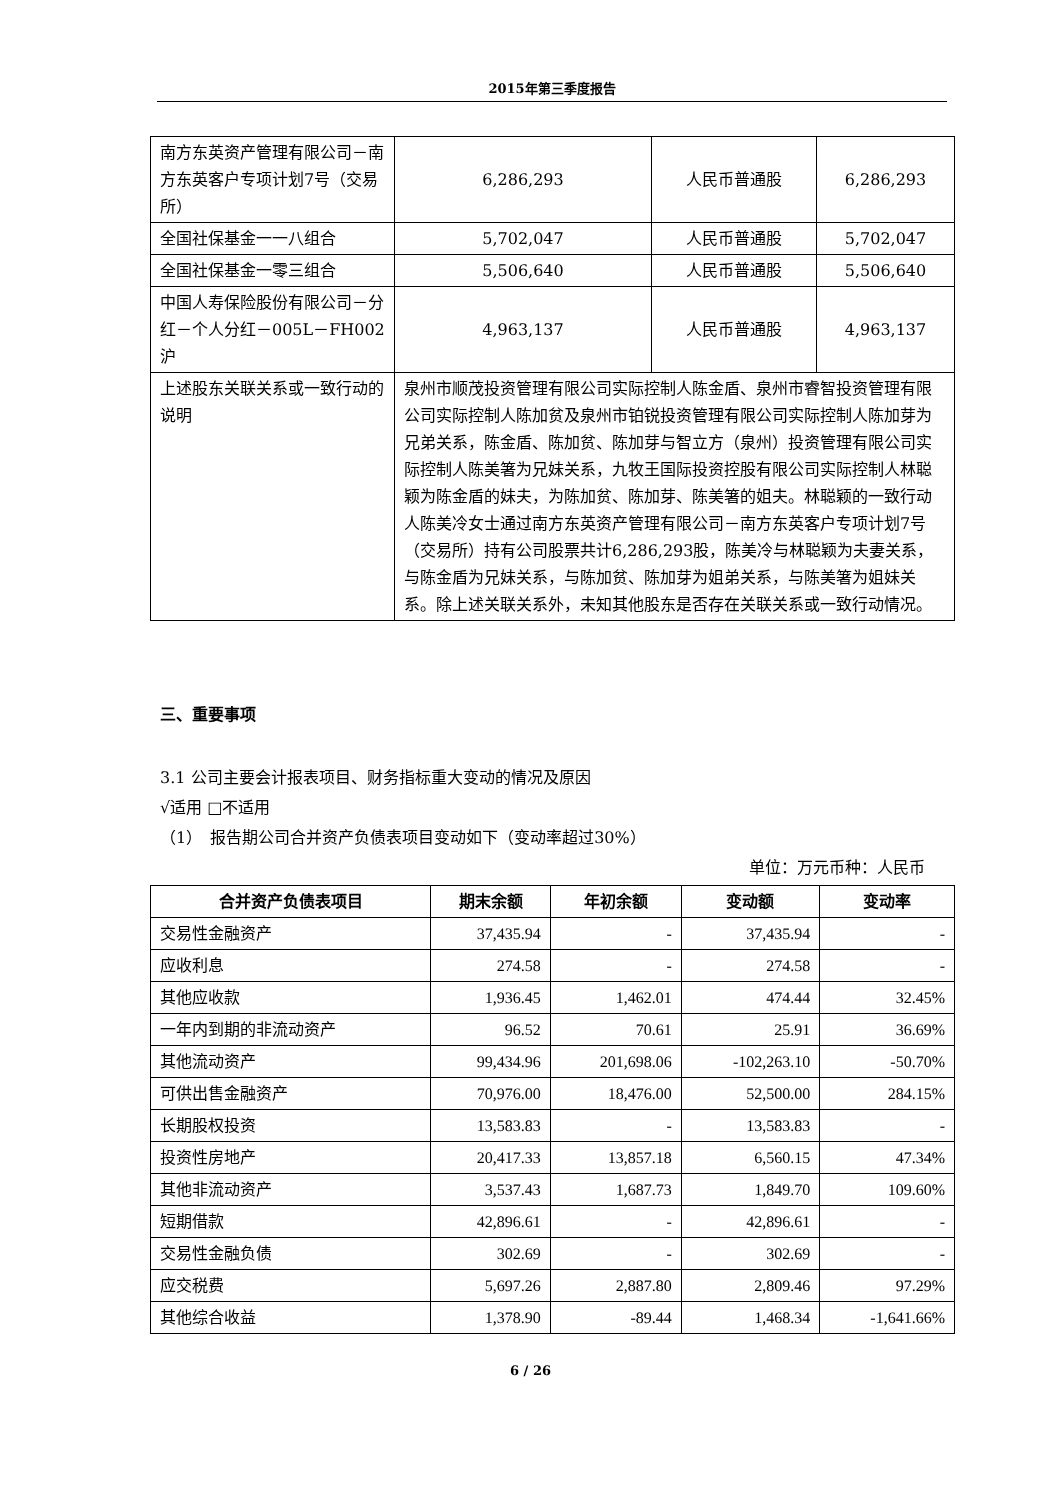2015年第三季度报告
| 南方东英资产管理有限公司－南方东英客户专项计划7号（交易所） | 6,286,293 | 人民币普通股 | 6,286,293 |
| 全国社保基金一一八组合 | 5,702,047 | 人民币普通股 | 5,702,047 |
| 全国社保基金一零三组合 | 5,506,640 | 人民币普通股 | 5,506,640 |
| 中国人寿保险股份有限公司－分红－个人分红－005L－FH002沪 | 4,963,137 | 人民币普通股 | 4,963,137 |
| 上述股东关联关系或一致行动的说明 | 泉州市顺茂投资管理有限公司实际控制人陈金盾、泉州市睿智投资管理有限公司实际控制人陈加贫及泉州市铂锐投资管理有限公司实际控制人陈加芽为兄弟关系，陈金盾、陈加贫、陈加芽与智立方（泉州）投资管理有限公司实际控制人陈美箸为兄妹关系，九牧王国际投资控股有限公司实际控制人林聪颖为陈金盾的妹夫，为陈加贫、陈加芽、陈美箸的姐夫。林聪颖的一致行动人陈美冷女士通过南方东英资产管理有限公司－南方东英客户专项计划7号（交易所）持有公司股票共计6,286,293股，陈美冷与林聪颖为夫妻关系，与陈金盾为兄妹关系，与陈加贫、陈加芽为姐弟关系，与陈美箸为姐妹关系。除上述关联关系外，未知其他股东是否存在关联关系或一致行动情况。 | | |
三、重要事项
3.1 公司主要会计报表项目、财务指标重大变动的情况及原因
√适用 □不适用
（1）　报告期公司合并资产负债表项目变动如下（变动率超过30%）
单位：万元币种：人民币
| 合并资产负债表项目 | 期末余额 | 年初余额 | 变动额 | 变动率 |
| --- | --- | --- | --- | --- |
| 交易性金融资产 | 37,435.94 | - | 37,435.94 | - |
| 应收利息 | 274.58 | - | 274.58 | - |
| 其他应收款 | 1,936.45 | 1,462.01 | 474.44 | 32.45% |
| 一年内到期的非流动资产 | 96.52 | 70.61 | 25.91 | 36.69% |
| 其他流动资产 | 99,434.96 | 201,698.06 | -102,263.10 | -50.70% |
| 可供出售金融资产 | 70,976.00 | 18,476.00 | 52,500.00 | 284.15% |
| 长期股权投资 | 13,583.83 | - | 13,583.83 | - |
| 投资性房地产 | 20,417.33 | 13,857.18 | 6,560.15 | 47.34% |
| 其他非流动资产 | 3,537.43 | 1,687.73 | 1,849.70 | 109.60% |
| 短期借款 | 42,896.61 | - | 42,896.61 | - |
| 交易性金融负债 | 302.69 | - | 302.69 | - |
| 应交税费 | 5,697.26 | 2,887.80 | 2,809.46 | 97.29% |
| 其他综合收益 | 1,378.90 | -89.44 | 1,468.34 | -1,641.66% |
6 / 26